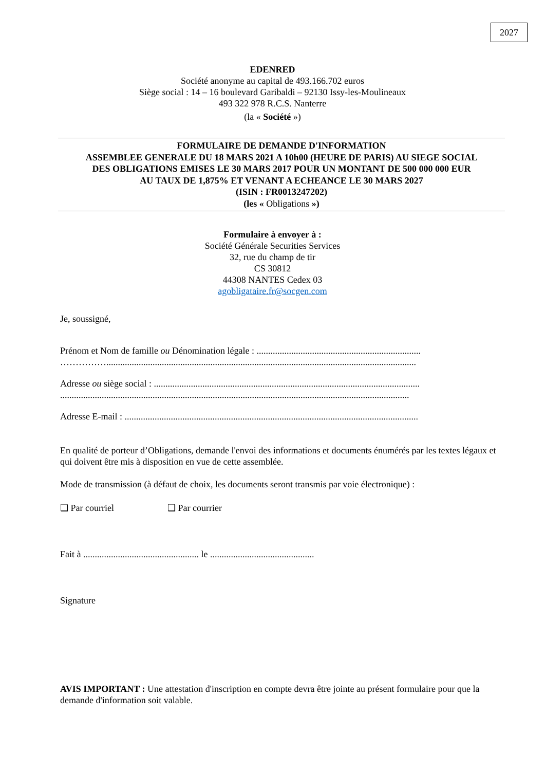2027
EDENRED
Société anonyme au capital de 493.166.702 euros
Siège social : 14 – 16 boulevard Garibaldi – 92130 Issy-les-Moulineaux
493 322 978 R.C.S. Nanterre
(la « Société »)
FORMULAIRE DE DEMANDE D'INFORMATION
ASSEMBLEE GENERALE DU 18 MARS 2021 A 10h00 (HEURE DE PARIS) AU SIEGE SOCIAL
DES OBLIGATIONS EMISES LE 30 MARS 2017 POUR UN MONTANT DE 500 000 000 EUR
AU TAUX DE 1,875% ET VENANT A ECHEANCE LE 30 MARS 2027
(ISIN : FR0013247202)
(les « Obligations »)
Formulaire à envoyer à :
Société Générale Securities Services
32, rue du champ de tir
CS 30812
44308 NANTES Cedex 03
agobligataire.fr@socgen.com
Je, soussigné,
Prénom et Nom de famille ou Dénomination légale : .......................................................................
……………......................................................................................................................................
Adresse ou siège social : ...................................................................................................................
.......................................................................................................................................................
Adresse E-mail : ...............................................................................................................................
En qualité de porteur d’Obligations, demande l'envoi des informations et documents énumérés par les textes légaux et qui doivent être mis à disposition en vue de cette assemblée.
Mode de transmission (à défaut de choix, les documents seront transmis par voie électronique) :
❑ Par courriel ❑ Par courrier
Fait à .................................................. le .............................................
Signature
AVIS IMPORTANT : Une attestation d'inscription en compte devra être jointe au présent formulaire pour que la demande d'information soit valable.